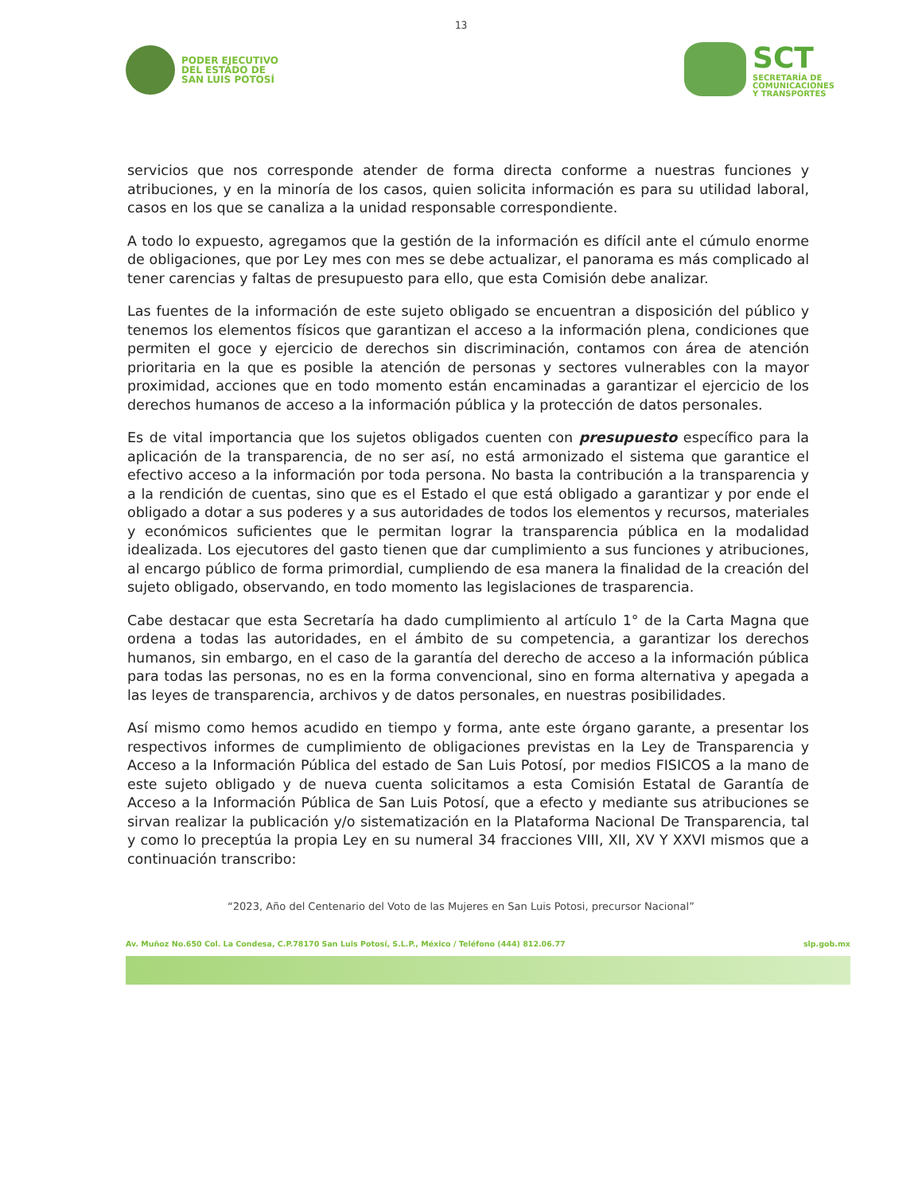13
PODER EJECUTIVO
DEL ESTADO DE
SAN LUIS POTOSÍ
SCT
SECRETARÍA DE
COMUNICACIONES
Y TRANSPORTES
servicios que nos corresponde atender de forma directa conforme a nuestras funciones y atribuciones, y en la minoría de los casos, quien solicita información es para su utilidad laboral, casos en los que se canaliza a la unidad responsable correspondiente.
A todo lo expuesto, agregamos que la gestión de la información es difícil ante el cúmulo enorme de obligaciones, que por Ley mes con mes se debe actualizar, el panorama es más complicado al tener carencias y faltas de presupuesto para ello, que esta Comisión debe analizar.
Las fuentes de la información de este sujeto obligado se encuentran a disposición del público y tenemos los elementos físicos que garantizan el acceso a la información plena, condiciones que permiten el goce y ejercicio de derechos sin discriminación, contamos con área de atención prioritaria en la que es posible la atención de personas y sectores vulnerables con la mayor proximidad, acciones que en todo momento están encaminadas a garantizar el ejercicio de los derechos humanos de acceso a la información pública y la protección de datos personales.
Es de vital importancia que los sujetos obligados cuenten con presupuesto específico para la aplicación de la transparencia, de no ser así, no está armonizado el sistema que garantice el efectivo acceso a la información por toda persona. No basta la contribución a la transparencia y a la rendición de cuentas, sino que es el Estado el que está obligado a garantizar y por ende el obligado a dotar a sus poderes y a sus autoridades de todos los elementos y recursos, materiales y económicos suficientes que le permitan lograr la transparencia pública en la modalidad idealizada. Los ejecutores del gasto tienen que dar cumplimiento a sus funciones y atribuciones, al encargo público de forma primordial, cumpliendo de esa manera la finalidad de la creación del sujeto obligado, observando, en todo momento las legislaciones de trasparencia.
Cabe destacar que esta Secretaría ha dado cumplimiento al artículo 1° de la Carta Magna que ordena a todas las autoridades, en el ámbito de su competencia, a garantizar los derechos humanos, sin embargo, en el caso de la garantía del derecho de acceso a la información pública para todas las personas, no es en la forma convencional, sino en forma alternativa y apegada a las leyes de transparencia, archivos y de datos personales, en nuestras posibilidades.
Así mismo como hemos acudido en tiempo y forma, ante este órgano garante, a presentar los respectivos informes de cumplimiento de obligaciones previstas en la Ley de Transparencia y Acceso a la Información Pública del estado de San Luis Potosí, por medios FISICOS a la mano de este sujeto obligado y de nueva cuenta solicitamos a esta Comisión Estatal de Garantía de Acceso a la Información Pública de San Luis Potosí, que a efecto y mediante sus atribuciones se sirvan realizar la publicación y/o sistematización en la Plataforma Nacional De Transparencia, tal y como lo preceptúa la propia Ley en su numeral 34 fracciones VIII, XII, XV Y XXVI mismos que a continuación transcribo:
“2023, Año del Centenario del Voto de las Mujeres en San Luis Potosi, precursor Nacional”
Av. Muñoz No.650 Col. La Condesa, C.P.78170 San Luis Potosí, S.L.P., México / Teléfono (444) 812.06.77 slp.gob.mx